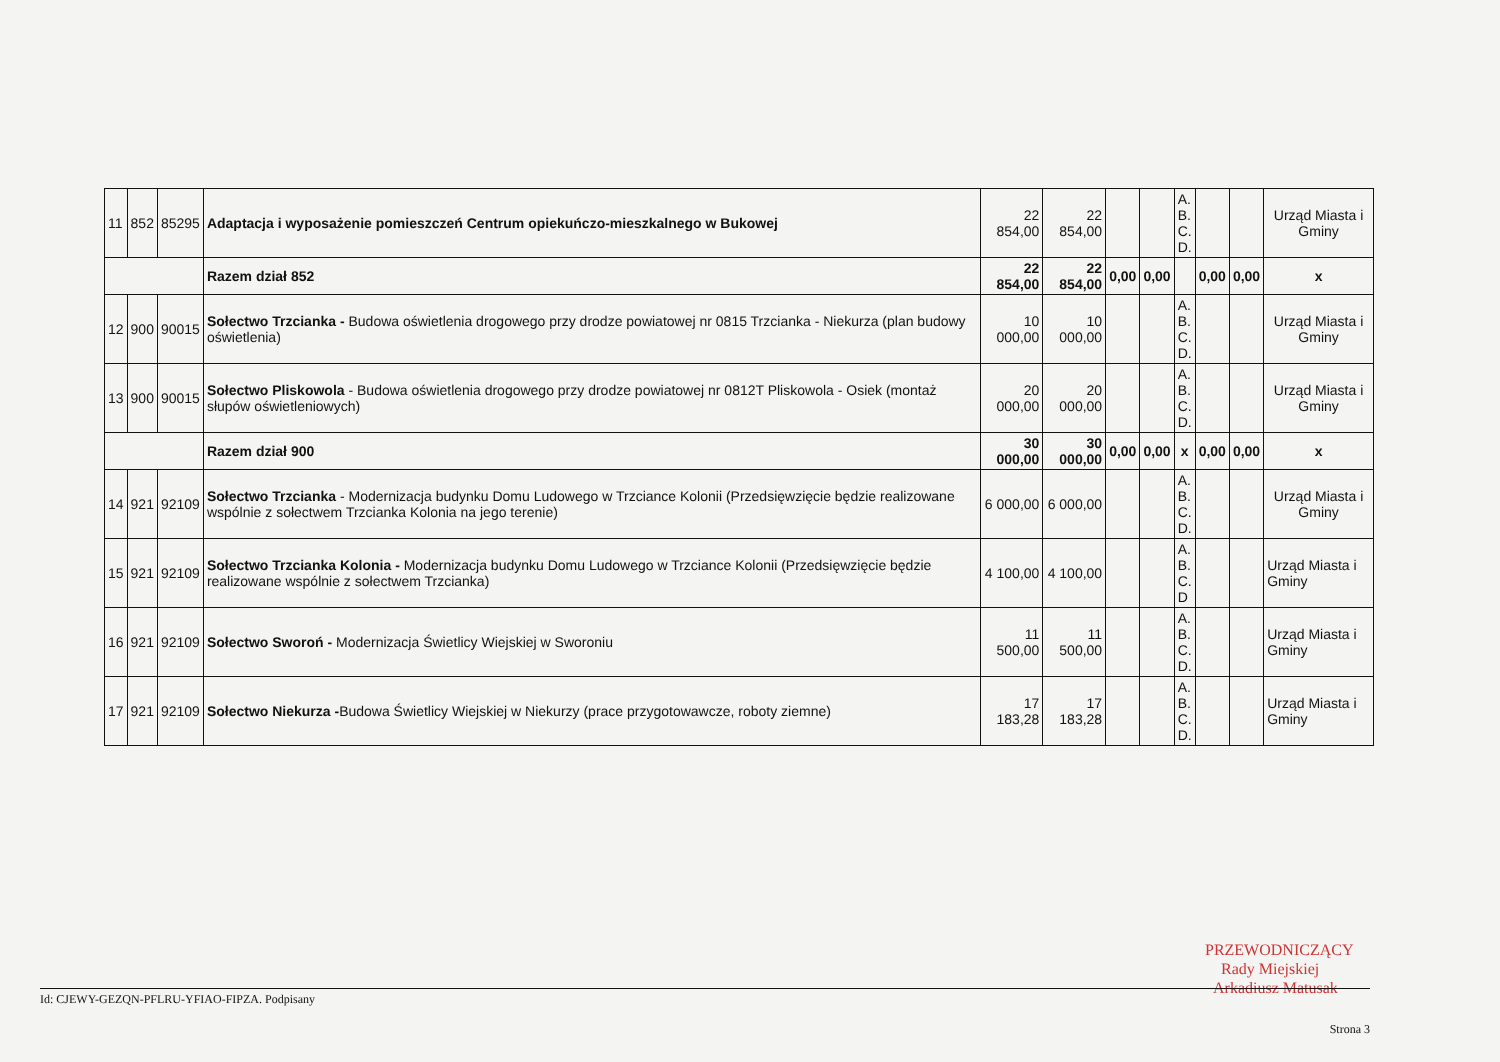| 11 | 852 | 85295 | Adaptacja i wyposażenie pomieszczeń Centrum opiekuńczo-mieszkalnego w Bukowej | 22 854,00 | 22 854,00 | | | A. B. C. D. | | | Urząd Miasta i Gminy |
| | | | Razem dział 852 | 22 854,00 | 22 854,00 | 0,00 | 0,00 | | 0,00 | 0,00 | x |
| 12 | 900 | 90015 | Sołectwo Trzcianka - Budowa oświetlenia drogowego przy drodze powiatowej nr 0815 Trzcianka - Niekurza (plan budowy oświetlenia) | 10 000,00 | 10 000,00 | | | A. B. C. D. | | | Urząd Miasta i Gminy |
| 13 | 900 | 90015 | Sołectwo Pliskowola - Budowa oświetlenia drogowego przy drodze powiatowej nr 0812T Pliskowola - Osiek (montaż słupów oświetleniowych) | 20 000,00 | 20 000,00 | | | A. B. C. D. | | | Urząd Miasta i Gminy |
| | | | Razem dział 900 | 30 000,00 | 30 000,00 | 0,00 | 0,00 | x | 0,00 | 0,00 | x |
| 14 | 921 | 92109 | Sołectwo Trzcianka - Modernizacja budynku Domu Ludowego w Trzciance Kolonii (Przedsięwzięcie będzie realizowane wspólnie z sołectwem Trzcianka Kolonia na jego terenie) | 6 000,00 | 6 000,00 | | | A. B. C. D. | | | Urząd Miasta i Gminy |
| 15 | 921 | 92109 | Sołectwo Trzcianka Kolonia - Modernizacja budynku Domu Ludowego w Trzciance Kolonii (Przedsięwzięcie będzie realizowane wspólnie z sołectwem Trzcianka) | 4 100,00 | 4 100,00 | | | A. B. C. D | | | Urząd Miasta i Gminy |
| 16 | 921 | 92109 | Sołectwo Sworoń - Modernizacja Świetlicy Wiejskiej w Sworoniu | 11 500,00 | 11 500,00 | | | A. B. C. D. | | | Urząd Miasta i Gminy |
| 17 | 921 | 92109 | Sołectwo Niekurza - Budowa Świetlicy Wiejskiej w Niekurzy (prace przygotowawcze, roboty ziemne) | 17 183,28 | 17 183,28 | | | A. B. C. D. | | | Urząd Miasta i Gminy |
PRZEWODNICZĄCY
Rady Miejskiej
Arkadiusz Matusak
Id: CJEWY-GEZQN-PFLRU-YFIAO-FIPZA. Podpisany Strona 3